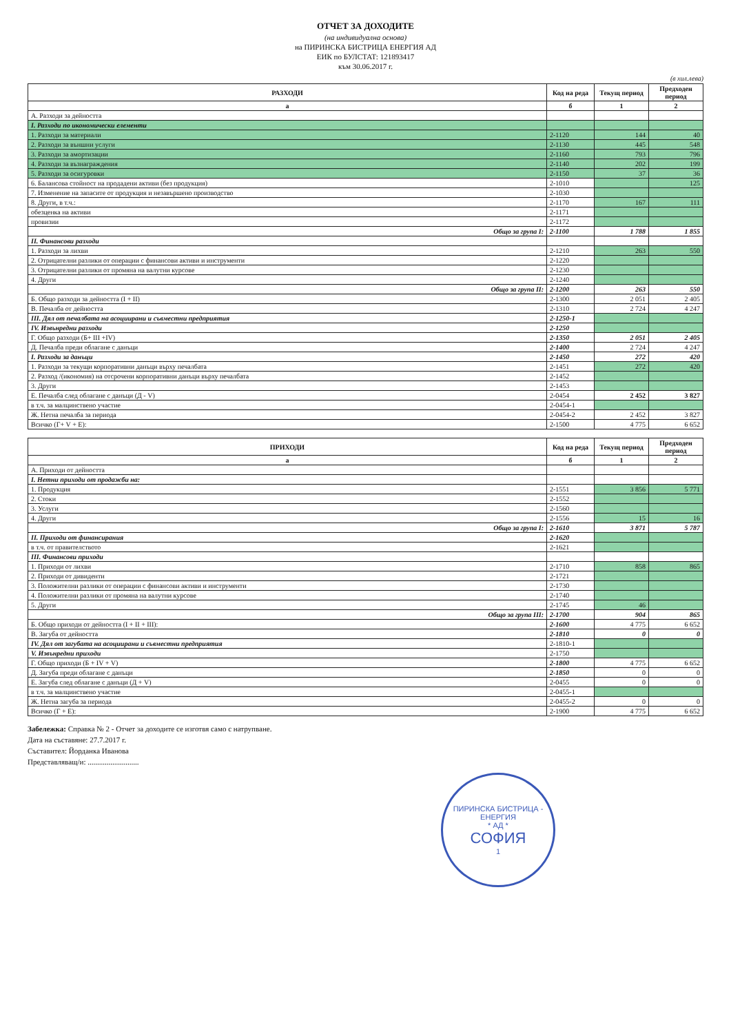ОТЧЕТ ЗА ДОХОДИТЕ
(на индивидуална основа)
на ПИРИНСКА БИСТРИЦА ЕНЕРГИЯ АД
ЕИК по БУЛСТАТ: 121893417
към 30.06.2017 г.
(в хил.лева)
| РАЗХОДИ | Код на реда | Текущ период | Предходен период |
| --- | --- | --- | --- |
| а | б | 1 | 2 |
| А. Разходи за дейността | | | |
| I. Разходи по икономически елементи | | | |
| 1. Разходи за материали | 2-1120 | 144 | 40 |
| 2. Разходи за външни услуги | 2-1130 | 445 | 548 |
| 3. Разходи за амортизации | 2-1160 | 793 | 796 |
| 4. Разходи за възнаграждения | 2-1140 | 202 | 199 |
| 5. Разходи за осигуровки | 2-1150 | 37 | 36 |
| 6. Балансова стойност на продадени активи (без продукция) | 2-1010 | | 125 |
| 7. Изменение на запасите от продукция и незавършено производство | 2-1030 | | |
| 8. Други, в т.ч.: | 2-1170 | 167 | 111 |
| обезценка на активи | 2-1171 | | |
| провизии | 2-1172 | | |
| Общо за група I: | 2-1100 | 1 788 | 1 855 |
| II. Финансови разходи | | | |
| 1. Разходи за лихви | 2-1210 | 263 | 550 |
| 2. Отрицателни разлики от операции с финансови активи и инструменти | 2-1220 | | |
| 3. Отрицателни разлики от промяна на валутни курсове | 2-1230 | | |
| 4. Други | 2-1240 | | |
| Общо за група II: | 2-1200 | 263 | 550 |
| Б. Общо разходи за дейността (I + II) | 2-1300 | 2 051 | 2 405 |
| В. Печалба от дейността | 2-1310 | 2 724 | 4 247 |
| III. Дял от печалбата на асоциирани и съвместни предприятия | 2-1250-1 | | |
| IV. Извънредни разходи | 2-1250 | | |
| Г. Общо разходи (Б+ III +IV) | 2-1350 | 2 051 | 2 405 |
| Д. Печалба преди облагане с данъци | 2-1400 | 2 724 | 4 247 |
| I. Разходи за данъци | 2-1450 | 272 | 420 |
| 1. Разходи за текущи корпоративни данъци върху печалбата | 2-1451 | 272 | 420 |
| 2. Разход /(икономия) на отсрочени корпоративни данъци върху печалбата | 2-1452 | | |
| 3. Други | 2-1453 | | |
| Е. Печалба след облагане с данъци (Д - V) | 2-0454 | 2 452 | 3 827 |
| в т.ч. за малцинствено участие | 2-0454-1 | | |
| Ж. Нетна печалба за периода | 2-0454-2 | 2 452 | 3 827 |
| Всичко (Г+ V + Е): | 2-1500 | 4 775 | 6 652 |
| ПРИХОДИ | Код на реда | Текущ период | Предходен период |
| --- | --- | --- | --- |
| а | б | 1 | 2 |
| А. Приходи от дейността | | | |
| I. Нетни приходи от продажби на: | | | |
| 1. Продукция | 2-1551 | 3 856 | 5 771 |
| 2. Стоки | 2-1552 | | |
| 3. Услуги | 2-1560 | | |
| 4. Други | 2-1556 | 15 | 16 |
| Общо за група I: | 2-1610 | 3 871 | 5 787 |
| II. Приходи от финансирания | 2-1620 | | |
| в т.ч. от правителството | 2-1621 | | |
| III. Финансови приходи | | | |
| 1. Приходи от лихви | 2-1710 | 858 | 865 |
| 2. Приходи от дивиденти | 2-1721 | | |
| 3. Положителни разлики от операции с финансови активи и инструменти | 2-1730 | | |
| 4. Положителни разлики от промяна на валутни курсове | 2-1740 | | |
| 5. Други | 2-1745 | 46 | |
| Общо за група III: | 2-1700 | 904 | 865 |
| Б. Общо приходи от дейността (I + II + III): | 2-1600 | 4 775 | 6 652 |
| В. Загуба от дейността | 2-1810 | 0 | 0 |
| IV. Дял от загубата на асоциирани и съвместни предприятия | 2-1810-1 | | |
| V. Извънредни приходи | 2-1750 | | |
| Г. Общо приходи (Б + IV + V) | 2-1800 | 4 775 | 6 652 |
| Д. Загуба преди облагане с данъци | 2-1850 | 0 | 0 |
| Е. Загуба след облагане с данъци (Д + V) | 2-0455 | 0 | 0 |
| в т.ч. за малцинствено участие | 2-0455-1 | | |
| Ж. Нетна загуба за периода | 2-0455-2 | 0 | 0 |
| Всичко (Г + Е): | 2-1900 | 4 775 | 6 652 |
Забележка: Справка № 2 - Отчет за доходите се изготвя само с натрупване.
Дата на съставяне: 27.7.2017 г.
Съставител: Йорданка Иванова
Представляващ/и: ...........................
ПИРИНСКА БИСТРИЦА - ЕНЕРГИЯ
* АД *
СОФИЯ
1